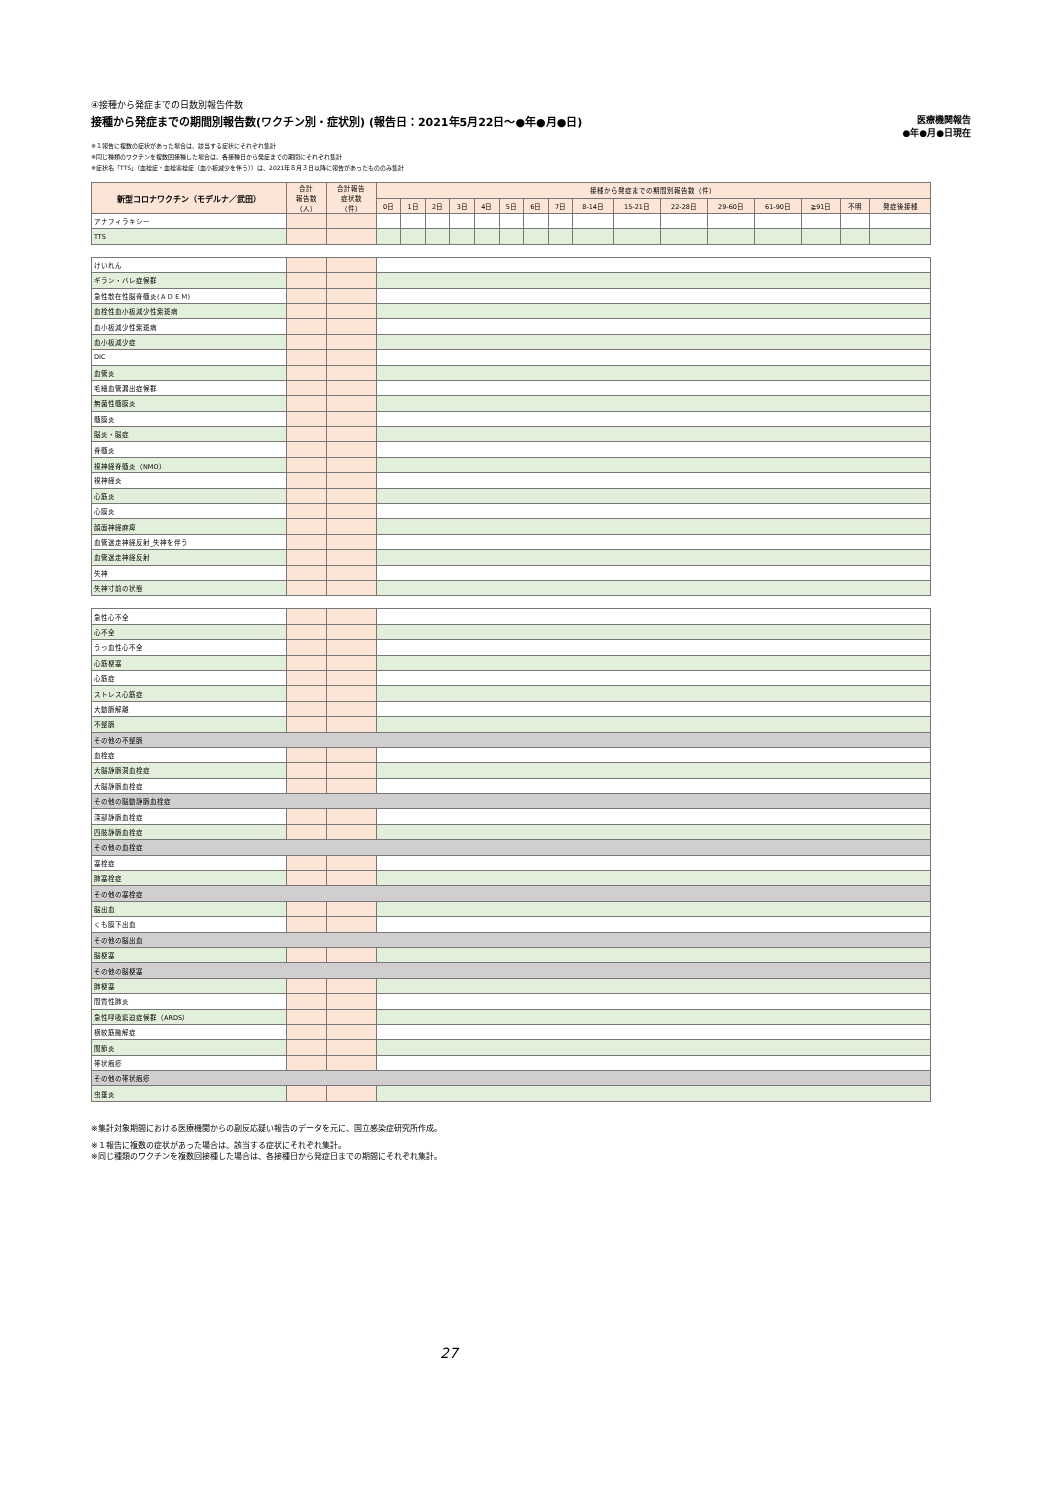④接種から発症までの日数別報告件数
接種から発症までの期間別報告数(ワクチン別・症状別) (報告日：2021年5月22日～●年●月●日) 医療機関報告
●年●月●日現在
※１報告に複数の症状があった場合は、該当する症状にそれぞれ集計
※同じ種類のワクチンを複数回接種した場合は、各接種日から発症までの期間にそれぞれ集計
※症状名「TTS」（血栓症・血栓塞栓症（血小板減少を伴う））は、2021年８月３日以降に報告があったもののみ集計
| 新型コロナワクチン（モデルナ／武田） | 合計 報告数 （人） | 合計報告 症状数 （件） | 接種から発症までの期間別報告数（件） | | | | | | | | | | | | | | | |
| --- | --- | --- | --- | --- | --- | --- | --- | --- | --- | --- | --- | --- | --- | --- | --- | --- | --- | --- |
| | | | 0日 | 1日 | 2日 | 3日 | 4日 | 5日 | 6日 | 7日 | 8-14日 | 15-21日 | 22-28日 | 29-60日 | 61-90日 | ≧91日 | 不明 | 発症後接種 |
| アナフィラキシー | | | | | | | | | | | | | | | | | | |
| TTS | | | | | | | | | | | | | | | | | | |
| けいれん | | | | | | | | | | | | | | | | | | |
| ギラン・バレ症候群 | | | | | | | | | | | | | | | | | | |
| 急性散在性脳脊髄炎(ＡＤＥＭ) | | | | | | | | | | | | | | | | | | |
| 血栓性血小板減少性紫斑病 | | | | | | | | | | | | | | | | | | |
| 血小板減少性紫斑病 | | | | | | | | | | | | | | | | | | |
| 血小板減少症 | | | | | | | | | | | | | | | | | | |
| DIC | | | | | | | | | | | | | | | | | | |
| 血管炎 | | | | | | | | | | | | | | | | | | |
| 毛細血管漏出症候群 | | | | | | | | | | | | | | | | | | |
| 無菌性髄膜炎 | | | | | | | | | | | | | | | | | | |
| 髄膜炎 | | | | | | | | | | | | | | | | | | |
| 脳炎・脳症 | | | | | | | | | | | | | | | | | | |
| 脊髄炎 | | | | | | | | | | | | | | | | | | |
| 視神経脊髄炎（NMO） | | | | | | | | | | | | | | | | | | |
| 視神経炎 | | | | | | | | | | | | | | | | | | |
| 心筋炎 | | | | | | | | | | | | | | | | | | |
| 心膜炎 | | | | | | | | | | | | | | | | | | |
| 顔面神経麻痺 | | | | | | | | | | | | | | | | | | |
| 血管迷走神経反射_失神を伴う | | | | | | | | | | | | | | | | | | |
| 血管迷走神経反射 | | | | | | | | | | | | | | | | | | |
| 失神 | | | | | | | | | | | | | | | | | | |
| 失神寸前の状態 | | | | | | | | | | | | | | | | | | |
| 急性心不全 | | | | | | | | | | | | | | | | | | |
| 心不全 | | | | | | | | | | | | | | | | | | |
| うっ血性心不全 | | | | | | | | | | | | | | | | | | |
| 心筋梗塞 | | | | | | | | | | | | | | | | | | |
| 心筋症 | | | | | | | | | | | | | | | | | | |
| ストレス心筋症 | | | | | | | | | | | | | | | | | | |
| 大動脈解離 | | | | | | | | | | | | | | | | | | |
| 不整脈 | | | | | | | | | | | | | | | | | | |
| その他の不整脈 | | | | | | | | | | | | | | | | | | |
| 血栓症 | | | | | | | | | | | | | | | | | | |
| 大脳静脈洞血栓症 | | | | | | | | | | | | | | | | | | |
| 大脳静脈血栓症 | | | | | | | | | | | | | | | | | | |
| その他の脳動静脈血栓症 | | | | | | | | | | | | | | | | | | |
| 深部静脈血栓症 | | | | | | | | | | | | | | | | | | |
| 四肢静脈血栓症 | | | | | | | | | | | | | | | | | | |
| その他の血栓症 | | | | | | | | | | | | | | | | | | |
| 塞栓症 | | | | | | | | | | | | | | | | | | |
| 肺塞栓症 | | | | | | | | | | | | | | | | | | |
| その他の塞栓症 | | | | | | | | | | | | | | | | | | |
| 脳出血 | | | | | | | | | | | | | | | | | | |
| くも膜下出血 | | | | | | | | | | | | | | | | | | |
| その他の脳出血 | | | | | | | | | | | | | | | | | | |
| 脳梗塞 | | | | | | | | | | | | | | | | | | |
| その他の脳梗塞 | | | | | | | | | | | | | | | | | | |
| 肺梗塞 | | | | | | | | | | | | | | | | | | |
| 間質性肺炎 | | | | | | | | | | | | | | | | | | |
| 急性呼吸窮迫症候群（ARDS） | | | | | | | | | | | | | | | | | | |
| 横紋筋融解症 | | | | | | | | | | | | | | | | | | |
| 関節炎 | | | | | | | | | | | | | | | | | | |
| 帯状疱疹 | | | | | | | | | | | | | | | | | | |
| その他の帯状疱疹 | | | | | | | | | | | | | | | | | | |
| 虫垂炎 | | | | | | | | | | | | | | | | | | |
※集計対象期間における医療機関からの副反応疑い報告のデータを元に、国立感染症研究所作成。
※１報告に複数の症状があった場合は、該当する症状にそれぞれ集計。
※同じ種類のワクチンを複数回接種した場合は、各接種日から発症日までの期間にそれぞれ集計。
27